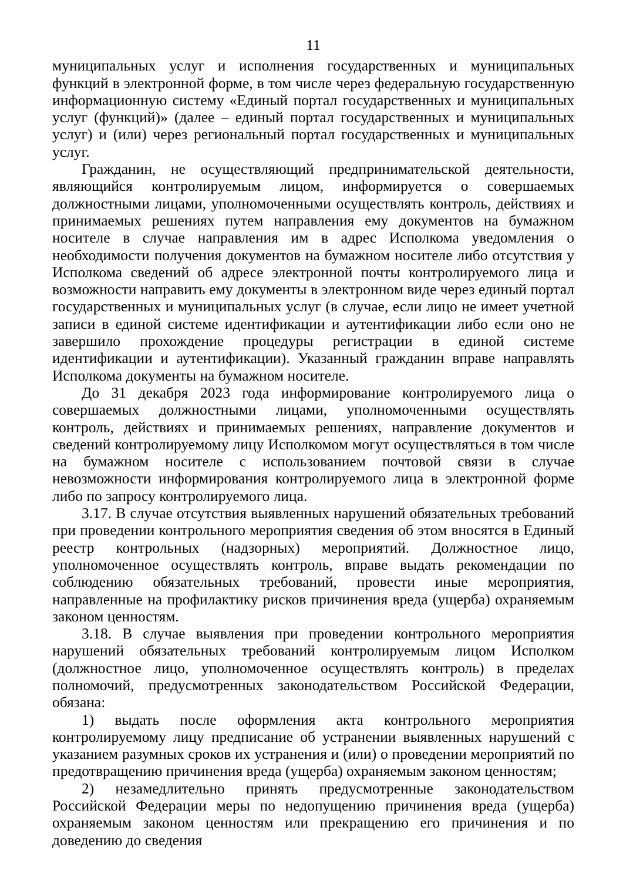11
муниципальных услуг и исполнения государственных и муниципальных функций в электронной форме, в том числе через федеральную государственную информационную систему «Единый портал государственных и муниципальных услуг (функций)» (далее – единый портал государственных и муниципальных услуг) и (или) через региональный портал государственных и муниципальных услуг.
Гражданин, не осуществляющий предпринимательской деятельности, являющийся контролируемым лицом, информируется о совершаемых должностными лицами, уполномоченными осуществлять контроль, действиях и принимаемых решениях путем направления ему документов на бумажном носителе в случае направления им в адрес Исполкома уведомления о необходимости получения документов на бумажном носителе либо отсутствия у Исполкома сведений об адресе электронной почты контролируемого лица и возможности направить ему документы в электронном виде через единый портал государственных и муниципальных услуг (в случае, если лицо не имеет учетной записи в единой системе идентификации и аутентификации либо если оно не завершило прохождение процедуры регистрации в единой системе идентификации и аутентификации). Указанный гражданин вправе направлять Исполкома документы на бумажном носителе.
До 31 декабря 2023 года информирование контролируемого лица о совершаемых должностными лицами, уполномоченными осуществлять контроль, действиях и принимаемых решениях, направление документов и сведений контролируемому лицу Исполкомом могут осуществляться в том числе на бумажном носителе с использованием почтовой связи в случае невозможности информирования контролируемого лица в электронной форме либо по запросу контролируемого лица.
3.17. В случае отсутствия выявленных нарушений обязательных требований при проведении контрольного мероприятия сведения об этом вносятся в Единый реестр контрольных (надзорных) мероприятий. Должностное лицо, уполномоченное осуществлять контроль, вправе выдать рекомендации по соблюдению обязательных требований, провести иные мероприятия, направленные на профилактику рисков причинения вреда (ущерба) охраняемым законом ценностям.
3.18. В случае выявления при проведении контрольного мероприятия нарушений обязательных требований контролируемым лицом Исполком (должностное лицо, уполномоченное осуществлять контроль) в пределах полномочий, предусмотренных законодательством Российской Федерации, обязана:
1) выдать после оформления акта контрольного мероприятия контролируемому лицу предписание об устранении выявленных нарушений с указанием разумных сроков их устранения и (или) о проведении мероприятий по предотвращению причинения вреда (ущерба) охраняемым законом ценностям;
2) незамедлительно принять предусмотренные законодательством Российской Федерации меры по недопущению причинения вреда (ущерба) охраняемым законом ценностям или прекращению его причинения и по доведению до сведения